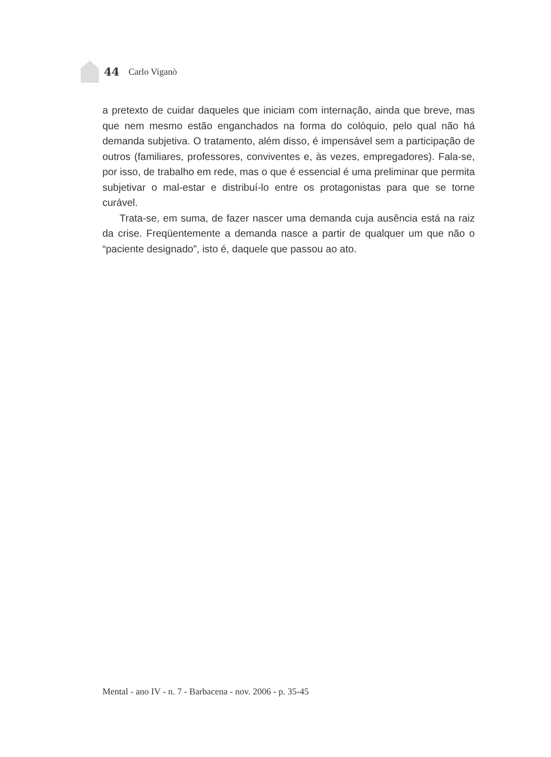44 Carlo Viganò
a pretexto de cuidar daqueles que iniciam com internação, ainda que breve, mas que nem mesmo estão enganchados na forma do colóquio, pelo qual não há demanda subjetiva. O tratamento, além disso, é impensável sem a participação de outros (familiares, professores, conviventes e, às vezes, empregadores). Fala-se, por isso, de trabalho em rede, mas o que é essencial é uma preliminar que permita subjetivar o mal-estar e distribuí-lo entre os protagonistas para que se torne curável.
Trata-se, em suma, de fazer nascer uma demanda cuja ausência está na raiz da crise. Freqüentemente a demanda nasce a partir de qualquer um que não o “paciente designado”, isto é, daquele que passou ao ato.
Mental - ano IV - n. 7 - Barbacena - nov. 2006 - p. 35-45